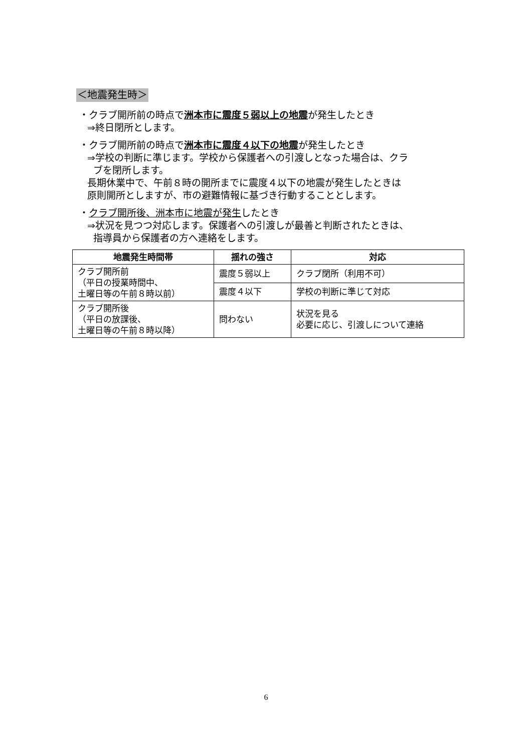＜地震発生時＞
・クラブ開所前の時点で洲本市に震度５弱以上の地震が発生したとき
⇒終日閉所とします。
・クラブ開所前の時点で洲本市に震度４以下の地震が発生したとき
⇒学校の判断に準じます。学校から保護者への引渡しとなった場合は、クラ
ブを閉所します。
長期休業中で、午前８時の開所までに震度４以下の地震が発生したときは
原則開所としますが、市の避難情報に基づき行動することとします。
・クラブ開所後、洲本市に地震が発生したとき
⇒状況を見つつ対応します。保護者への引渡しが最善と判断されたときは、
指導員から保護者の方へ連絡をします。
| 地震発生時間帯 | 揺れの強さ | 対応 |
| --- | --- | --- |
| クラブ開所前 （平日の授業時間中、 土曜日等の午前８時以前） | 震度５弱以上 | クラブ閉所（利用不可） |
| | 震度４以下 | 学校の判断に準じて対応 |
| クラブ開所後 （平日の放課後、 土曜日等の午前８時以降） | 問わない | 状況を見る 必要に応じ、引渡しについて連絡 |
6